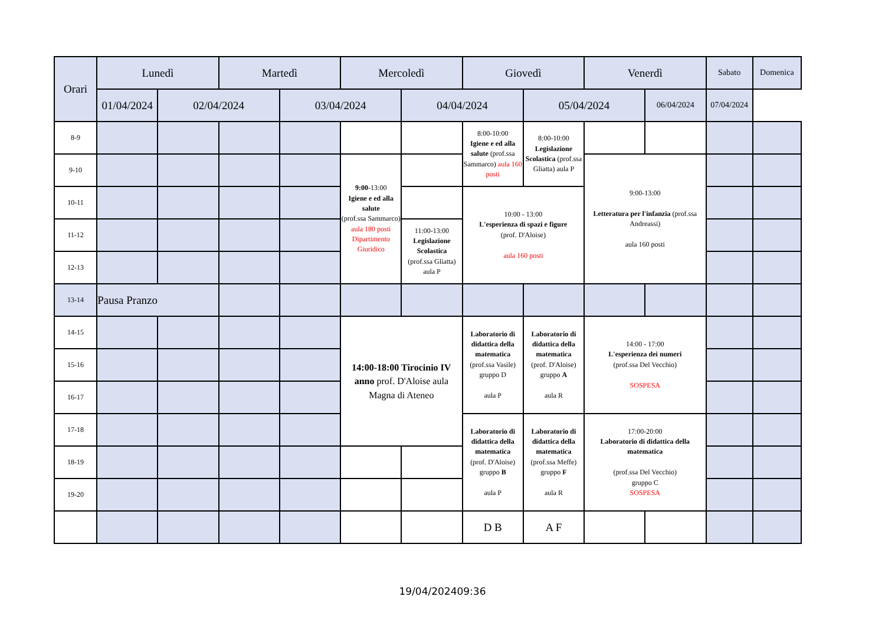| Orari | Lunedì | | Martedì | | Mercoledì | | Giovedì | | Venerdì | | Sabato | Domenica |
| --- | --- | --- | --- | --- | --- | --- | --- | --- | --- | --- | --- | --- |
| | 01/04/2024 | | 02/04/2024 | | 03/04/2024 | | 04/04/2024 | | 05/04/2024 | | 06/04/2024 | 07/04/2024 |
| 8-9 | | | | | | | 8:00-10:00 Igiene e ed alla salute (prof.ssa Sammarco) aula 160 posti | 8:00-10:00 Legislazione Scolastica (prof.ssa Gliatta) aula P | | | | |
| 9-10 | | | | | 9:00 -13:00 Igiene e ed alla salute (prof.ssa Sammarco) aula 180 posti Dipartimento Giuridico | | | | 9:00-13:00 Letteratura per l'infanzia (prof.ssa Andreassi) aula 160 posti | | | |
| 10-11 | | | | | | | 10:00 - 13:00 L'esperienza di spazi e figure (prof. D'Aloise) aula 160 posti | | | | | |
| 11-12 | | | | | | 11:00-13:00 Legislazione Scolastica (prof.ssa Gliatta) aula P | | | | | | |
| 12-13 | | | | | | | | | | | | |
| 13-14 | Pausa Pranzo | | | | | | | | | | | |
| 14-15 | | | | | 14:00-18:00 Tirocinio IV anno prof. D'Aloise aula Magna di Ateneo | | Laboratorio di didattica della matematica (prof.ssa Vasile) gruppo D aula P | Laboratorio di didattica della matematica (prof. D'Aloise) gruppo A aula R | 14:00 - 17:00 L'esperienza dei numeri (prof.ssa Del Vecchio) SOSPESA | | | |
| 15-16 | | | | | | | | | | | | |
| 16-17 | | | | | | | | | | | | |
| 17-18 | | | | | | | Laboratorio di didattica della matematica (prof. D'Aloise) gruppo B aula P | Laboratorio di didattica della matematica (prof.ssa Meffe) gruppo F aula R | 17:00-20:00 Laboratorio di didattica della matematica (prof.ssa Del Vecchio) gruppo C SOSPESA | | | |
| 18-19 | | | | | | | | | | | | |
| 19-20 | | | | | | | | | | | | |
| | | | | | | | D B | A F | | | | |
19/04/202409:36